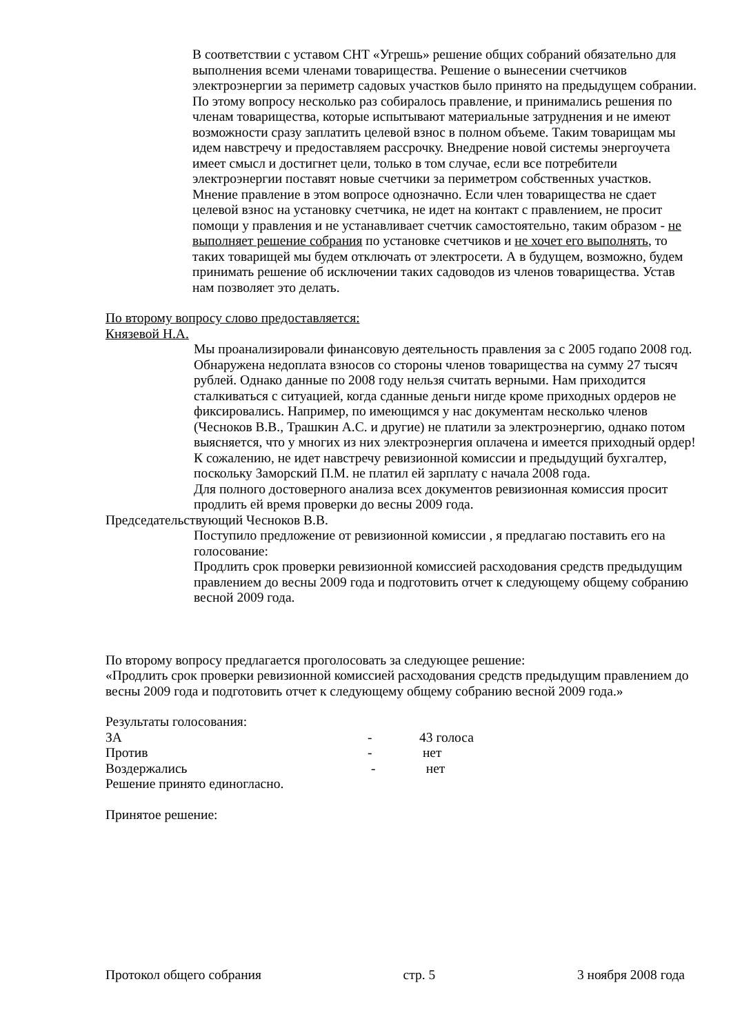В соответствии с уставом СНТ «Угрешь» решение общих собраний обязательно для выполнения всеми членами товарищества. Решение о вынесении счетчиков электроэнергии за периметр садовых участков было принято на предыдущем собрании. По этому вопросу несколько раз собиралось правление, и принимались решения по членам товарищества, которые испытывают материальные затруднения и не имеют возможности сразу заплатить целевой взнос в полном объеме. Таким товарищам мы идем навстречу и предоставляем рассрочку. Внедрение новой системы энергоучета имеет смысл и достигнет цели, только в том случае, если все потребители электроэнергии поставят новые счетчики за периметром собственных участков. Мнение правление в этом вопросе однозначно. Если член товарищества не сдает целевой взнос на установку счетчика, не идет на контакт с правлением, не просит помощи у правления и не устанавливает счетчик самостоятельно, таким образом - не выполняет решение собрания по установке счетчиков и не хочет его выполнять, то таких товарищей мы будем отключать от электросети. А в будущем, возможно, будем принимать решение об исключении таких садоводов из членов товарищества. Устав нам позволяет это делать.
По второму вопросу слово предоставляется:
Князевой Н.А.
Мы проанализировали финансовую деятельность правления за с 2005 годапо 2008 год. Обнаружена недоплата взносов со стороны членов товарищества на сумму 27 тысяч рублей. Однако данные по 2008 году нельзя считать верными. Нам приходится сталкиваться с ситуацией, когда сданные деньги нигде кроме приходных ордеров не фиксировались. Например, по имеющимся у нас документам несколько членов (Чесноков В.В., Трашкин А.С. и другие) не платили за электроэнергию, однако потом выясняется, что у многих из них электроэнергия оплачена и имеется приходный ордер! К сожалению, не идет навстречу ревизионной комиссии и предыдущий бухгалтер, поскольку Заморский П.М. не платил ей зарплату с начала 2008 года.
Для полного достоверного анализа всех документов ревизионная комиссия просит продлить ей время проверки до весны 2009 года.
Председательствующий Чесноков В.В.
Поступило предложение от ревизионной комиссии , я предлагаю поставить его на голосование:
Продлить срок проверки ревизионной комиссией расходования средств предыдущим правлением до весны 2009 года и подготовить отчет к следующему общему собранию весной 2009 года.
По второму вопросу предлагается проголосовать за следующее решение:
«Продлить срок проверки ревизионной комиссией расходования средств предыдущим правлением до весны 2009 года и подготовить отчет к следующему общему собранию весной 2009 года.»
Результаты голосования:
| ЗА | - | 43 голоса |
| Против | - | нет |
| Воздержались | - | нет |
Решение принято единогласно.
Принятое решение:
Протокол общего собрания стр. 5 3 ноября 2008 года